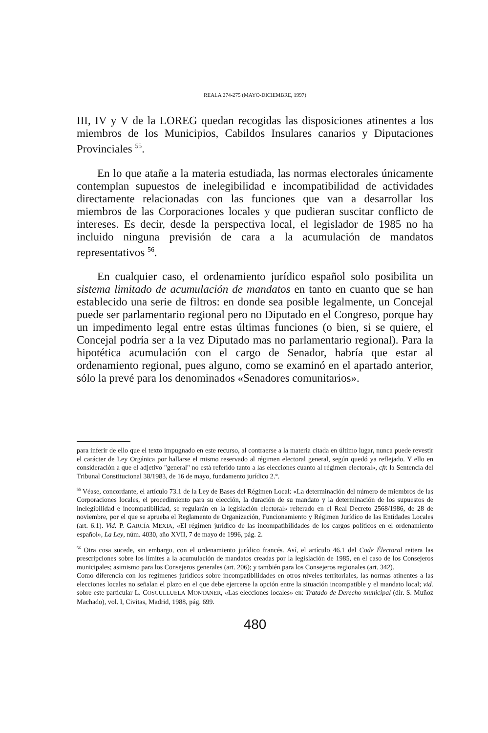REALA 274-275 (MAYO-DICIEMBRE, 1997)
III, IV y V de la LOREG quedan recogidas las disposiciones atinentes a los miembros de los Municipios, Cabildos Insulares canarios y Diputaciones Provinciales <sup>55</sup>.
En lo que atañe a la materia estudiada, las normas electorales únicamente contemplan supuestos de inelegibilidad e incompatibilidad de actividades directamente relacionadas con las funciones que van a desarrollar los miembros de las Corporaciones locales y que pudieran suscitar conflicto de intereses. Es decir, desde la perspectiva local, el legislador de 1985 no ha incluido ninguna previsión de cara a la acumulación de mandatos representativos <sup>56</sup>.
En cualquier caso, el ordenamiento jurídico español solo posibilita un sistema limitado de acumulación de mandatos en tanto en cuanto que se han establecido una serie de filtros: en donde sea posible legalmente, un Concejal puede ser parlamentario regional pero no Diputado en el Congreso, porque hay un impedimento legal entre estas últimas funciones (o bien, si se quiere, el Concejal podría ser a la vez Diputado mas no parlamentario regional). Para la hipotética acumulación con el cargo de Senador, habría que estar al ordenamiento regional, pues alguno, como se examinó en el apartado anterior, sólo la prevé para los denominados «Senadores comunitarios».
para inferir de ello que el texto impugnado en este recurso, al contraerse a la materia citada en último lugar, nunca puede revestir el carácter de Ley Orgánica por hallarse el mismo reservado al régimen electoral general, según quedó ya reflejado. Y ello en consideración a que el adjetivo "general" no está referido tanto a las elecciones cuanto al régimen electoral», cfr. la Sentencia del Tribunal Constitucional 38/1983, de 16 de mayo, fundamento jurídico 2.°.
<sup>55</sup> Véase, concordante, el artículo 73.1 de la Ley de Bases del Régimen Local: «La determinación del número de miembros de las Corporaciones locales, el procedimiento para su elección, la duración de su mandato y la determinación de los supuestos de inelegibilidad e incompatibilidad, se regularán en la legislación electoral» reiterado en el Real Decreto 2568/1986, de 28 de noviembre, por el que se aprueba el Reglamento de Organización, Funcionamiento y Régimen Jurídico de las Entidades Locales (art. 6.1). Vid. P. GARCÍA MEXIA, «El régimen jurídico de las incompatibilidades de los cargos políticos en el ordenamiento español», La Ley, núm. 4030, año XVII, 7 de mayo de 1996, pág. 2.
<sup>56</sup> Otra cosa sucede, sin embargo, con el ordenamiento jurídico francés. Así, el artículo 46.1 del Code Électoral reitera las prescripciones sobre los límites a la acumulación de mandatos creadas por la legislación de 1985, en el caso de los Consejeros municipales; asimismo para los Consejeros generales (art. 206); y también para los Consejeros regionales (art. 342).
Como diferencia con los regímenes jurídicos sobre incompatibilidades en otros niveles territoriales, las normas atinentes a las elecciones locales no señalan el plazo en el que debe ejercerse la opción entre la situación incompatible y el mandato local; vid. sobre este particular L. COSCULLUELA MONTANER, «Las elecciones locales» en: Tratado de Derecho municipal (dir. S. Muñoz Machado), vol. I, Civitas, Madrid, 1988, pág. 699.
480